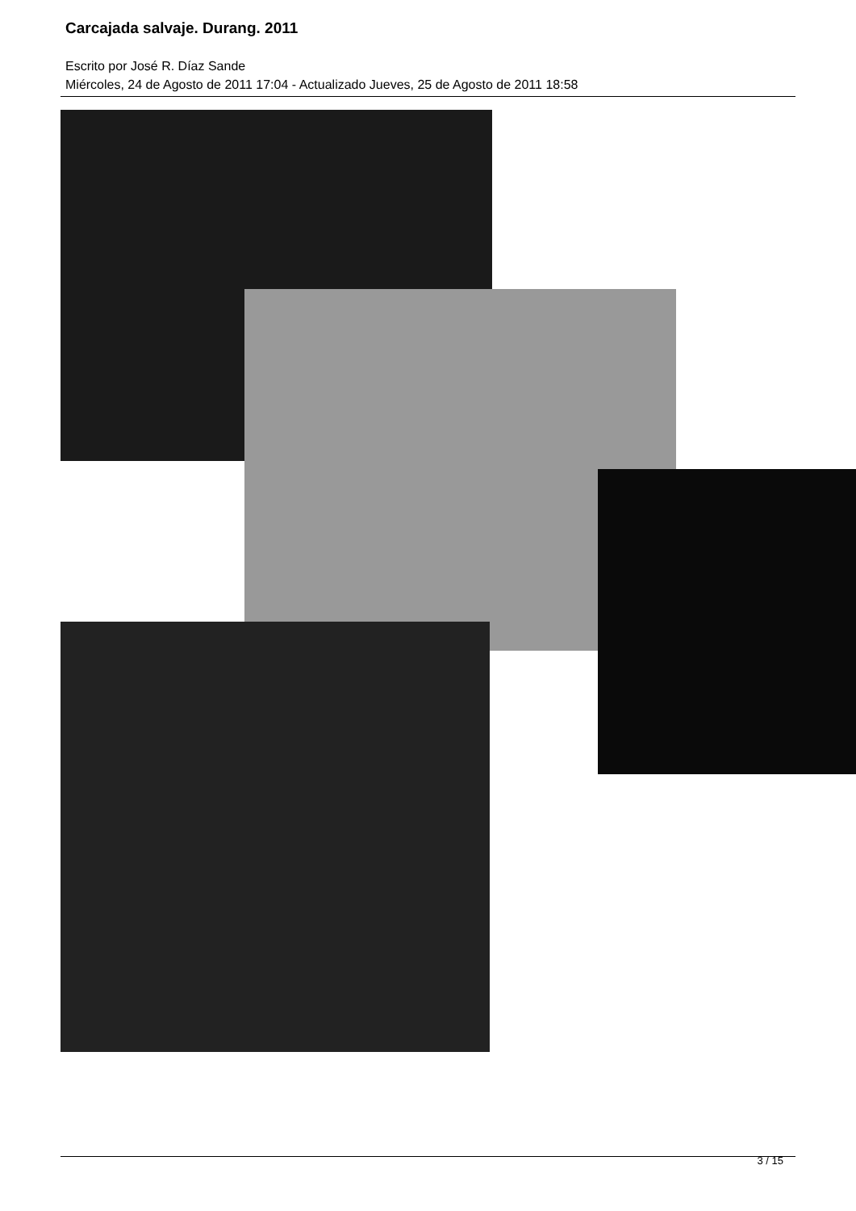Carcajada salvaje. Durang. 2011
Escrito por José R. Díaz Sande
Miércoles, 24 de Agosto de 2011 17:04 - Actualizado Jueves, 25 de Agosto de 2011 18:58
3 / 15